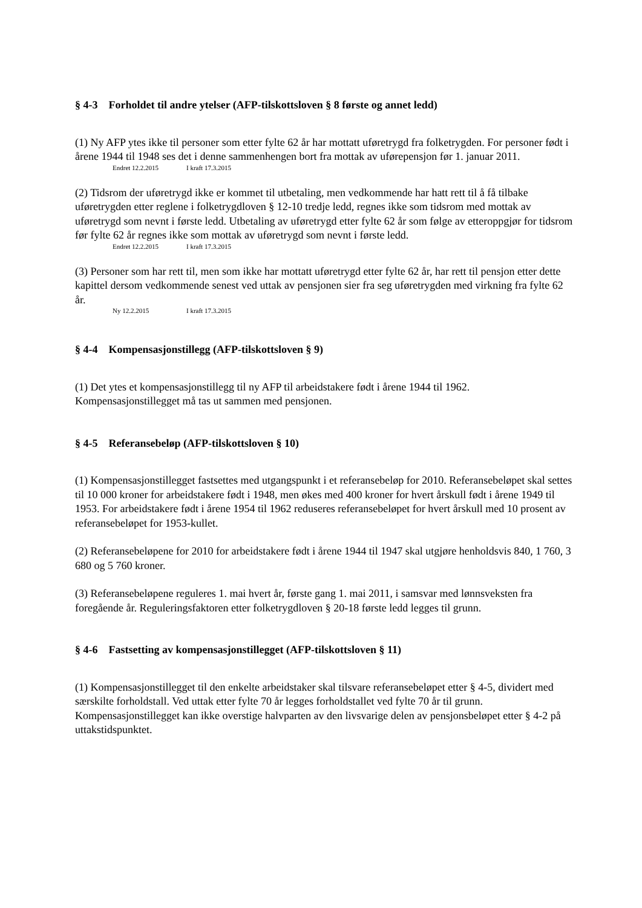§ 4-3 Forholdet til andre ytelser (AFP-tilskottsloven § 8 første og annet ledd)
(1) Ny AFP ytes ikke til personer som etter fylte 62 år har mottatt uføretrygd fra folketrygden. For personer født i årene 1944 til 1948 ses det i denne sammenhengen bort fra mottak av uførepensjon før 1. januar 2011.
Endret 12.2.2015 I kraft 17.3.2015
(2) Tidsrom der uføretrygd ikke er kommet til utbetaling, men vedkommende har hatt rett til å få tilbake uføretrygden etter reglene i folketrygdloven § 12-10 tredje ledd, regnes ikke som tidsrom med mottak av uføretrygd som nevnt i første ledd. Utbetaling av uføretrygd etter fylte 62 år som følge av etteroppgjør for tidsrom før fylte 62 år regnes ikke som mottak av uføretrygd som nevnt i første ledd.
Endret 12.2.2015 I kraft 17.3.2015
(3) Personer som har rett til, men som ikke har mottatt uføretrygd etter fylte 62 år, har rett til pensjon etter dette kapittel dersom vedkommende senest ved uttak av pensjonen sier fra seg uføretrygden med virkning fra fylte 62 år.
Ny 12.2.2015 I kraft 17.3.2015
§ 4-4 Kompensasjonstillegg (AFP-tilskottsloven § 9)
(1) Det ytes et kompensasjonstillegg til ny AFP til arbeidstakere født i årene 1944 til 1962. Kompensasjonstillegget må tas ut sammen med pensjonen.
§ 4-5 Referansebeløp (AFP-tilskottsloven § 10)
(1) Kompensasjonstillegget fastsettes med utgangspunkt i et referansebeløp for 2010. Referansebeløpet skal settes til 10 000 kroner for arbeidstakere født i 1948, men økes med 400 kroner for hvert årskull født i årene 1949 til 1953. For arbeidstakere født i årene 1954 til 1962 reduseres referansebeløpet for hvert årskull med 10 prosent av referansebeløpet for 1953-kullet.
(2) Referansebeløpene for 2010 for arbeidstakere født i årene 1944 til 1947 skal utgjøre henholdsvis 840, 1 760, 3 680 og 5 760 kroner.
(3) Referansebeløpene reguleres 1. mai hvert år, første gang 1. mai 2011, i samsvar med lønnsveksten fra foregående år. Reguleringsfaktoren etter folketrygdloven § 20-18 første ledd legges til grunn.
§ 4-6 Fastsetting av kompensasjonstillegget (AFP-tilskottsloven § 11)
(1) Kompensasjonstillegget til den enkelte arbeidstaker skal tilsvare referansebeløpet etter § 4-5, dividert med særskilte forholdstall. Ved uttak etter fylte 70 år legges forholdstallet ved fylte 70 år til grunn. Kompensasjonstillegget kan ikke overstige halvparten av den livsvarige delen av pensjonsbeløpet etter § 4-2 på uttakstidspunktet.